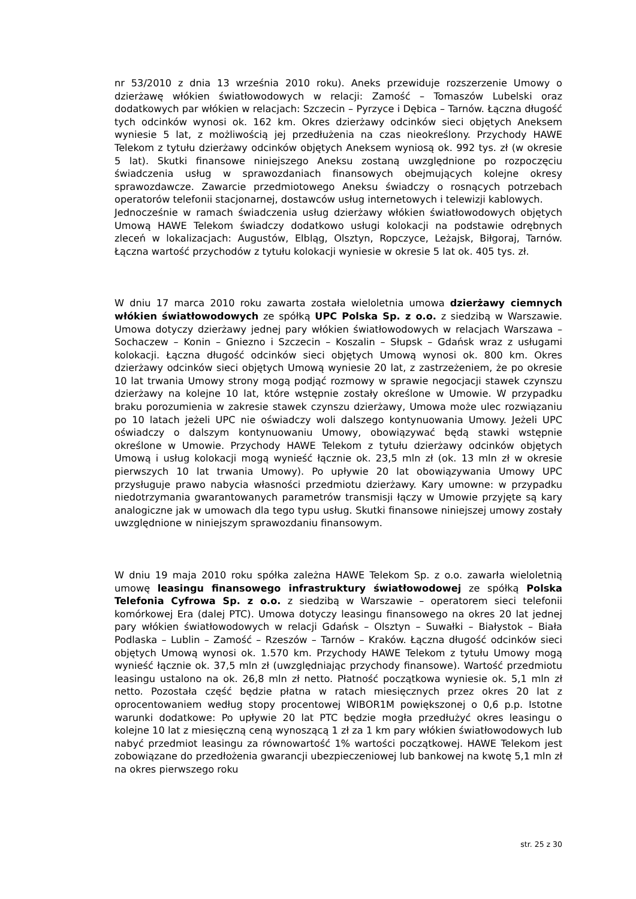nr 53/2010 z dnia 13 września 2010 roku). Aneks przewiduje rozszerzenie Umowy o dzierżawę włókien światłowodowych w relacji: Zamość – Tomaszów Lubelski oraz dodatkowych par włókien w relacjach: Szczecin – Pyrzyce i Dębica – Tarnów. Łączna długość tych odcinków wynosi ok. 162 km. Okres dzierżawy odcinków sieci objętych Aneksem wyniesie 5 lat, z możliwością jej przedłużenia na czas nieokreślony. Przychody HAWE Telekom z tytułu dzierżawy odcinków objętych Aneksem wyniosą ok. 992 tys. zł (w okresie 5 lat). Skutki finansowe niniejszego Aneksu zostaną uwzględnione po rozpoczęciu świadczenia usług w sprawozdaniach finansowych obejmujących kolejne okresy sprawozdawcze. Zawarcie przedmiotowego Aneksu świadczy o rosnących potrzebach operatorów telefonii stacjonarnej, dostawców usług internetowych i telewizji kablowych.
Jednocześnie w ramach świadczenia usług dzierżawy włókien światłowodowych objętych Umową HAWE Telekom świadczy dodatkowo usługi kolokacji na podstawie odrębnych zleceń w lokalizacjach: Augustów, Elbląg, Olsztyn, Ropczyce, Leżajsk, Biłgoraj, Tarnów. Łączna wartość przychodów z tytułu kolokacji wyniesie w okresie 5 lat ok. 405 tys. zł.
W dniu 17 marca 2010 roku zawarta została wieloletnia umowa dzierżawy ciemnych włókien światłowodowych ze spółką UPC Polska Sp. z o.o. z siedzibą w Warszawie. Umowa dotyczy dzierżawy jednej pary włókien światłowodowych w relacjach Warszawa – Sochaczew – Konin – Gniezno i Szczecin – Koszalin – Słupsk – Gdańsk wraz z usługami kolokacji. Łączna długość odcinków sieci objętych Umową wynosi ok. 800 km. Okres dzierżawy odcinków sieci objętych Umową wyniesie 20 lat, z zastrzeżeniem, że po okresie 10 lat trwania Umowy strony mogą podjąć rozmowy w sprawie negocjacji stawek czynszu dzierżawy na kolejne 10 lat, które wstępnie zostały określone w Umowie. W przypadku braku porozumienia w zakresie stawek czynszu dzierżawy, Umowa może ulec rozwiązaniu po 10 latach jeżeli UPC nie oświadczy woli dalszego kontynuowania Umowy. Jeżeli UPC oświadczy o dalszym kontynuowaniu Umowy, obowiązywać będą stawki wstępnie określone w Umowie. Przychody HAWE Telekom z tytułu dzierżawy odcinków objętych Umową i usług kolokacji mogą wynieść łącznie ok. 23,5 mln zł (ok. 13 mln zł w okresie pierwszych 10 lat trwania Umowy). Po upływie 20 lat obowiązywania Umowy UPC przysługuje prawo nabycia własności przedmiotu dzierżawy. Kary umowne: w przypadku niedotrzymania gwarantowanych parametrów transmisji łączy w Umowie przyjęte są kary analogiczne jak w umowach dla tego typu usług. Skutki finansowe niniejszej umowy zostały uwzględnione w niniejszym sprawozdaniu finansowym.
W dniu 19 maja 2010 roku spółka zależna HAWE Telekom Sp. z o.o. zawarła wieloletnią umowę leasingu finansowego infrastruktury światłowodowej ze spółką Polska Telefonia Cyfrowa Sp. z o.o. z siedzibą w Warszawie – operatorem sieci telefonii komórkowej Era (dalej PTC). Umowa dotyczy leasingu finansowego na okres 20 lat jednej pary włókien światłowodowych w relacji Gdańsk – Olsztyn – Suwałki – Białystok – Biała Podlaska – Lublin – Zamość – Rzeszów – Tarnów – Kraków. Łączna długość odcinków sieci objętych Umową wynosi ok. 1.570 km. Przychody HAWE Telekom z tytułu Umowy mogą wynieść łącznie ok. 37,5 mln zł (uwzględniając przychody finansowe). Wartość przedmiotu leasingu ustalono na ok. 26,8 mln zł netto. Płatność początkowa wyniesie ok. 5,1 mln zł netto. Pozostała część będzie płatna w ratach miesięcznych przez okres 20 lat z oprocentowaniem według stopy procentowej WIBOR1M powiększonej o 0,6 p.p. Istotne warunki dodatkowe: Po upływie 20 lat PTC będzie mogła przedłużyć okres leasingu o kolejne 10 lat z miesięczną ceną wynoszącą 1 zł za 1 km pary włókien światłowodowych lub nabyć przedmiot leasingu za równowartość 1% wartości początkowej. HAWE Telekom jest zobowiązane do przedłożenia gwarancji ubezpieczeniowej lub bankowej na kwotę 5,1 mln zł na okres pierwszego roku
str. 25 z 30